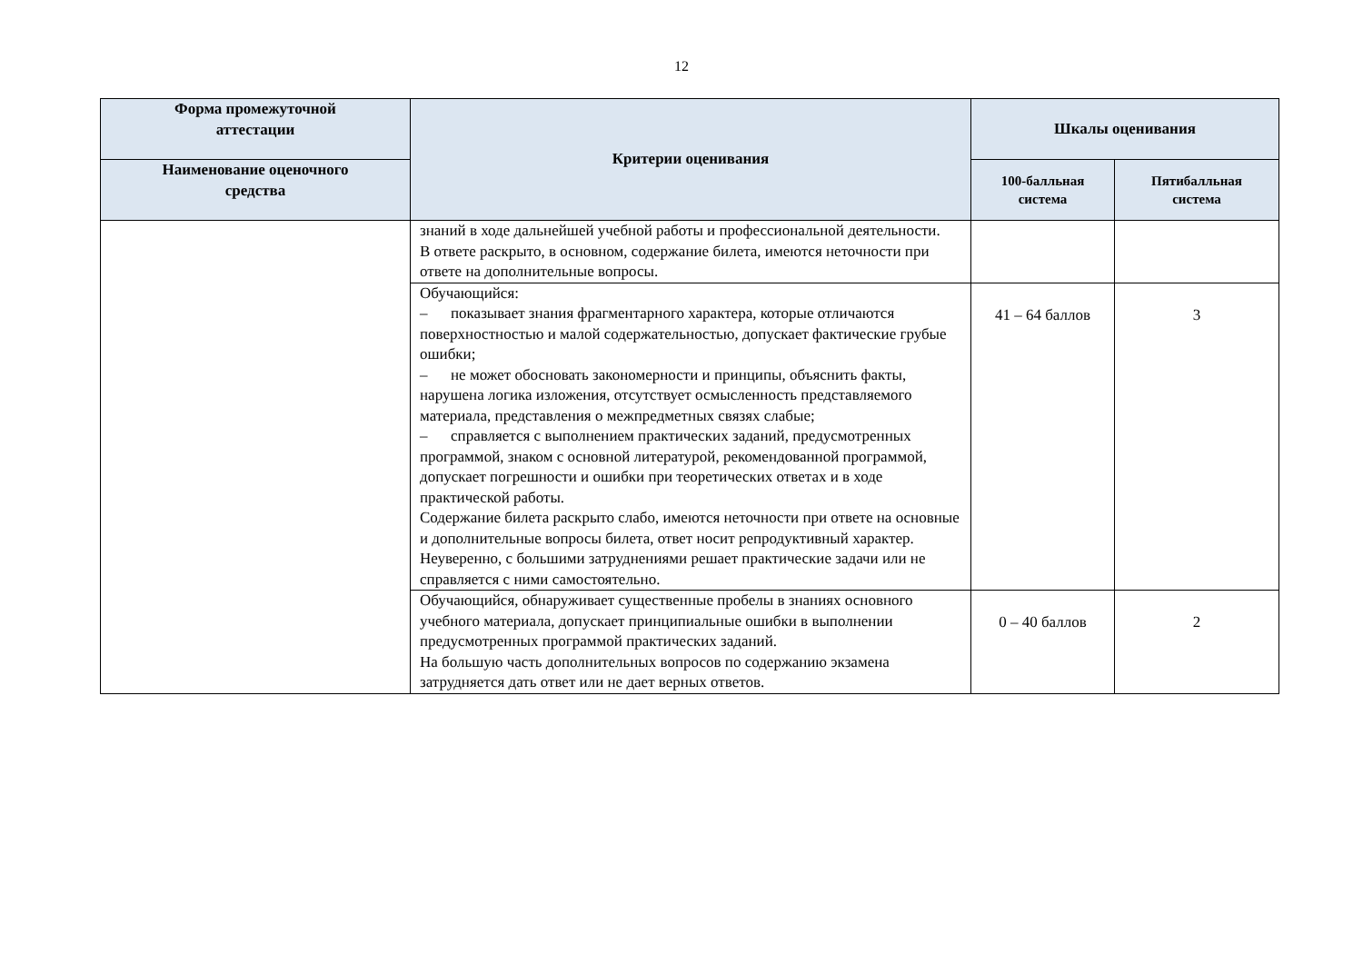12
| Форма промежуточной аттестации | Критерии оценивания | Шкалы оценивания | |
| --- | --- | --- | --- |
| Наименование оценочного средства | | 100-балльная система | Пятибалльная система |
| | знаний в ходе дальнейшей учебной работы и профессиональной деятельности. В ответе раскрыто, в основном, содержание билета, имеются неточности при ответе на дополнительные вопросы. | | |
| | Обучающийся: – показывает знания фрагментарного характера, которые отличаются поверхностностью и малой содержательностью, допускает фактические грубые ошибки; – не может обосновать закономерности и принципы, объяснить факты, нарушена логика изложения, отсутствует осмысленность представляемого материала, представления о межпредметных связях слабые; – справляется с выполнением практических заданий, предусмотренных программой, знаком с основной литературой, рекомендованной программой, допускает погрешности и ошибки при теоретических ответах и в ходе практической работы. Содержание билета раскрыто слабо, имеются неточности при ответе на основные и дополнительные вопросы билета, ответ носит репродуктивный характер. Неуверенно, с большими затруднениями решает практические задачи или не справляется с ними самостоятельно. | 41 – 64 баллов | 3 |
| | Обучающийся, обнаруживает существенные пробелы в знаниях основного учебного материала, допускает принципиальные ошибки в выполнении предусмотренных программой практических заданий. На большую часть дополнительных вопросов по содержанию экзамена затрудняется дать ответ или не дает верных ответов. | 0 – 40 баллов | 2 |